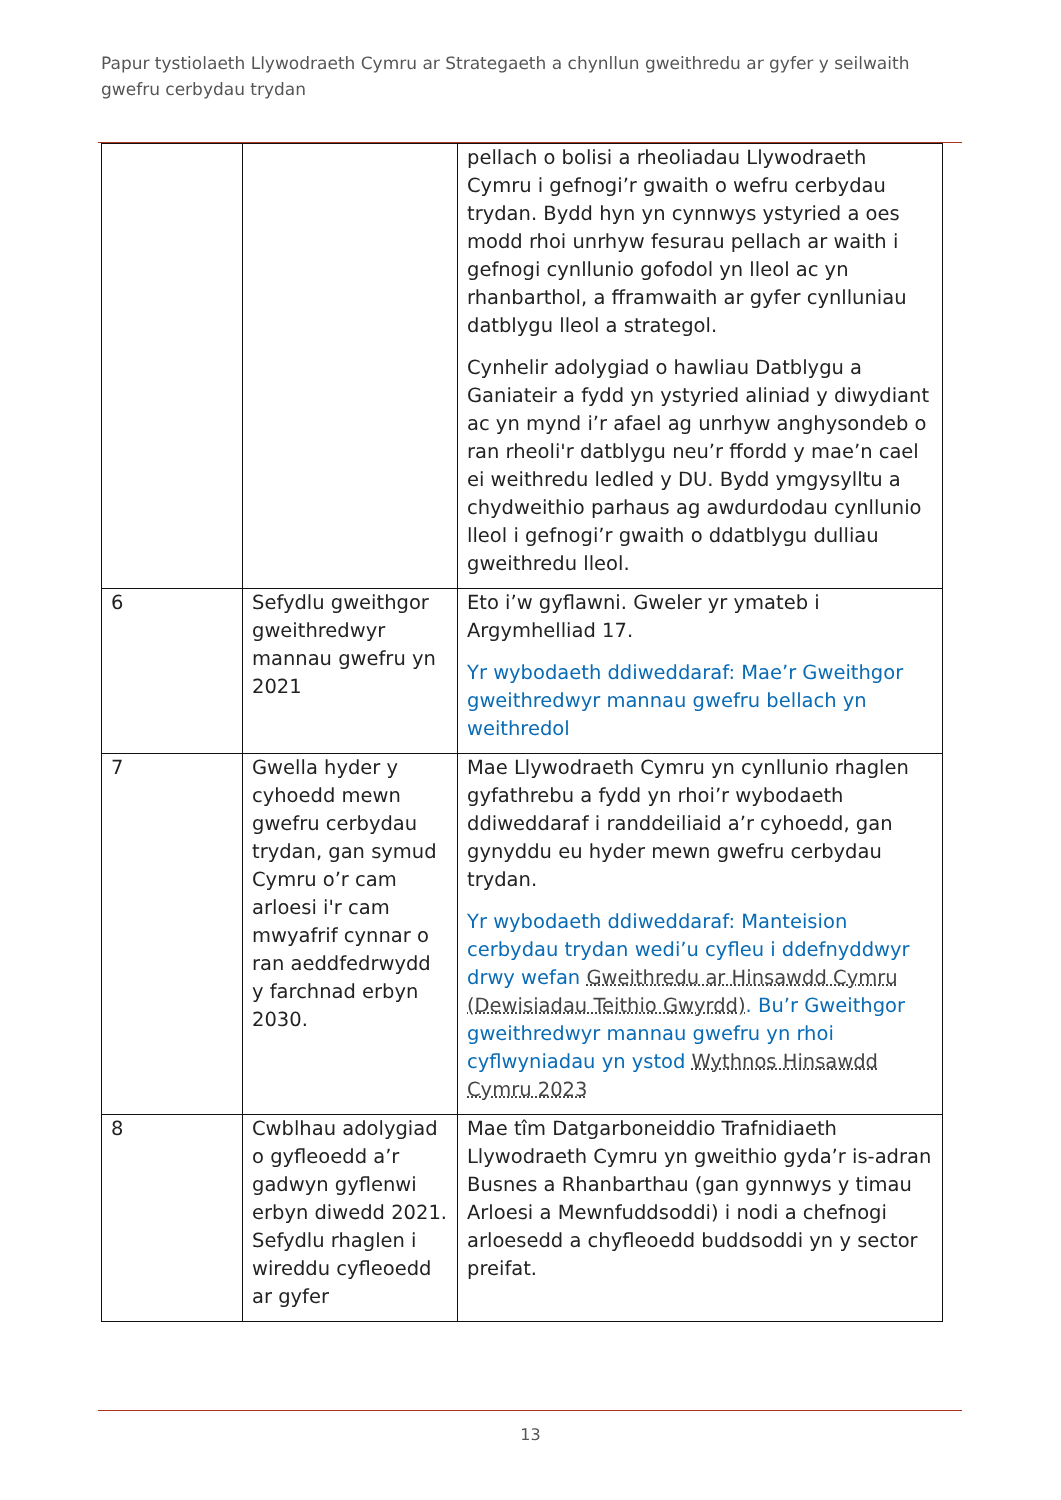Papur tystiolaeth Llywodraeth Cymru ar Strategaeth a chynllun gweithredu ar gyfer y seilwaith gwefru cerbydau trydan
| | | pellach o bolisi a rheoliadau Llywodraeth Cymru i gefnogi’r gwaith o wefru cerbydau trydan. Bydd hyn yn cynnwys ystyried a oes modd rhoi unrhyw fesurau pellach ar waith i gefnogi cynllunio gofodol yn lleol ac yn rhanbarthol, a fframwaith ar gyfer cynlluniau datblygu lleol a strategol. Cynhelir adolygiad o hawliau Datblygu a Ganiateir a fydd yn ystyried aliniad y diwydiant ac yn mynd i’r afael ag unrhyw anghysondeb o ran rheoli'r datblygu neu’r ffordd y mae’n cael ei weithredu ledled y DU. Bydd ymgysylltu a chydweithio parhaus ag awdurdodau cynllunio lleol i gefnogi’r gwaith o ddatblygu dulliau gweithredu lleol. |
| 6 | Sefydlu gweithgor gweithredwyr mannau gwefru yn 2021 | Eto i’w gyflawni. Gweler yr ymateb i Argymhelliad 17. Yr wybodaeth ddiweddaraf: Mae’r Gweithgor gweithredwyr mannau gwefru bellach yn weithredol |
| 7 | Gwella hyder y cyhoedd mewn gwefru cerbydau trydan, gan symud Cymru o’r cam arloesi i'r cam mwyafrif cynnar o ran aeddfedrwydd y farchnad erbyn 2030. | Mae Llywodraeth Cymru yn cynllunio rhaglen gyfathrebu a fydd yn rhoi’r wybodaeth ddiweddaraf i randdeiliaid a’r cyhoedd, gan gynyddu eu hyder mewn gwefru cerbydau trydan. Yr wybodaeth ddiweddaraf: Manteision cerbydau trydan wedi’u cyfleu i ddefnyddwyr drwy wefan Gweithredu ar Hinsawdd Cymru (Dewisiadau Teithio Gwyrdd) . Bu’r Gweithgor gweithredwyr mannau gwefru yn rhoi cyflwyniadau yn ystod Wythnos Hinsawdd Cymru 2023 |
| 8 | Cwblhau adolygiad o gyfleoedd a’r gadwyn gyflenwi erbyn diwedd 2021. Sefydlu rhaglen i wireddu cyfleoedd ar gyfer | Mae tîm Datgarboneiddio Trafnidiaeth Llywodraeth Cymru yn gweithio gyda’r is-adran Busnes a Rhanbarthau (gan gynnwys y timau Arloesi a Mewnfuddsoddi) i nodi a chefnogi arloesedd a chyfleoedd buddsoddi yn y sector preifat. |
13